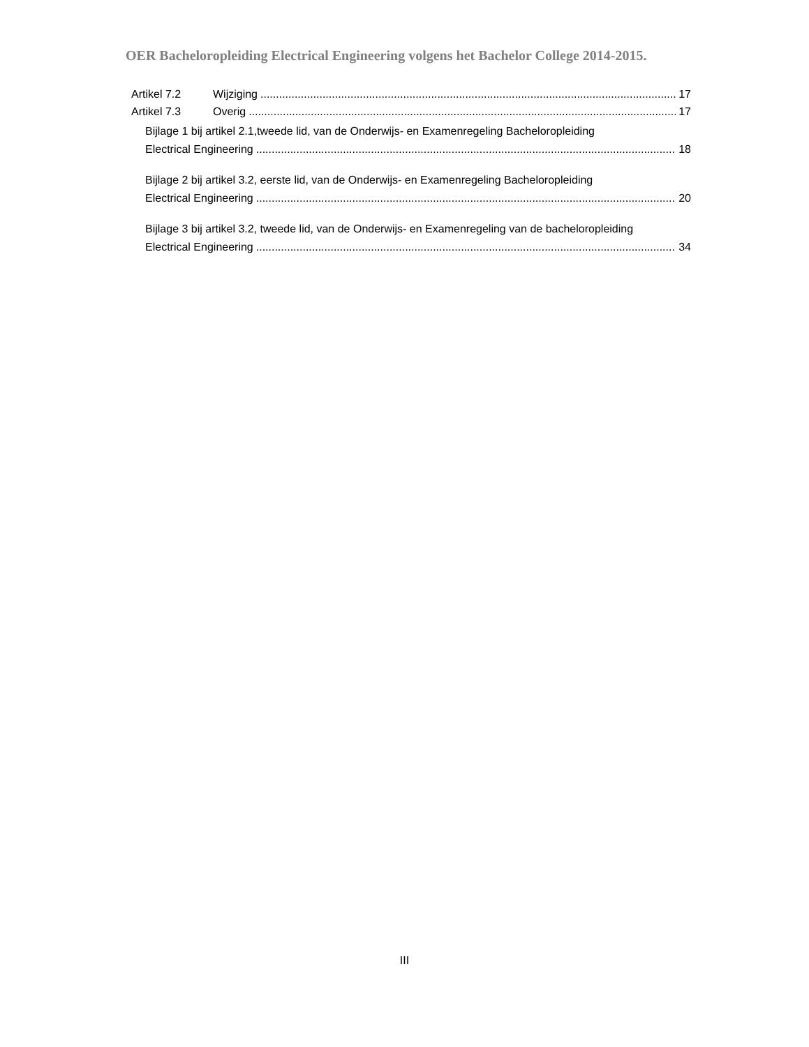OER Bacheloropleiding Electrical Engineering volgens het Bachelor College 2014-2015.
Artikel 7.2 Wijziging 17
Artikel 7.3 Overig 17
Bijlage 1 bij artikel 2.1,tweede lid, van de Onderwijs- en Examenregeling Bacheloropleiding
Electrical Engineering 18
Bijlage 2 bij artikel 3.2, eerste lid, van de Onderwijs- en Examenregeling Bacheloropleiding
Electrical Engineering 20
Bijlage 3 bij artikel 3.2, tweede lid, van de Onderwijs- en Examenregeling van de bacheloropleiding
Electrical Engineering 34
III